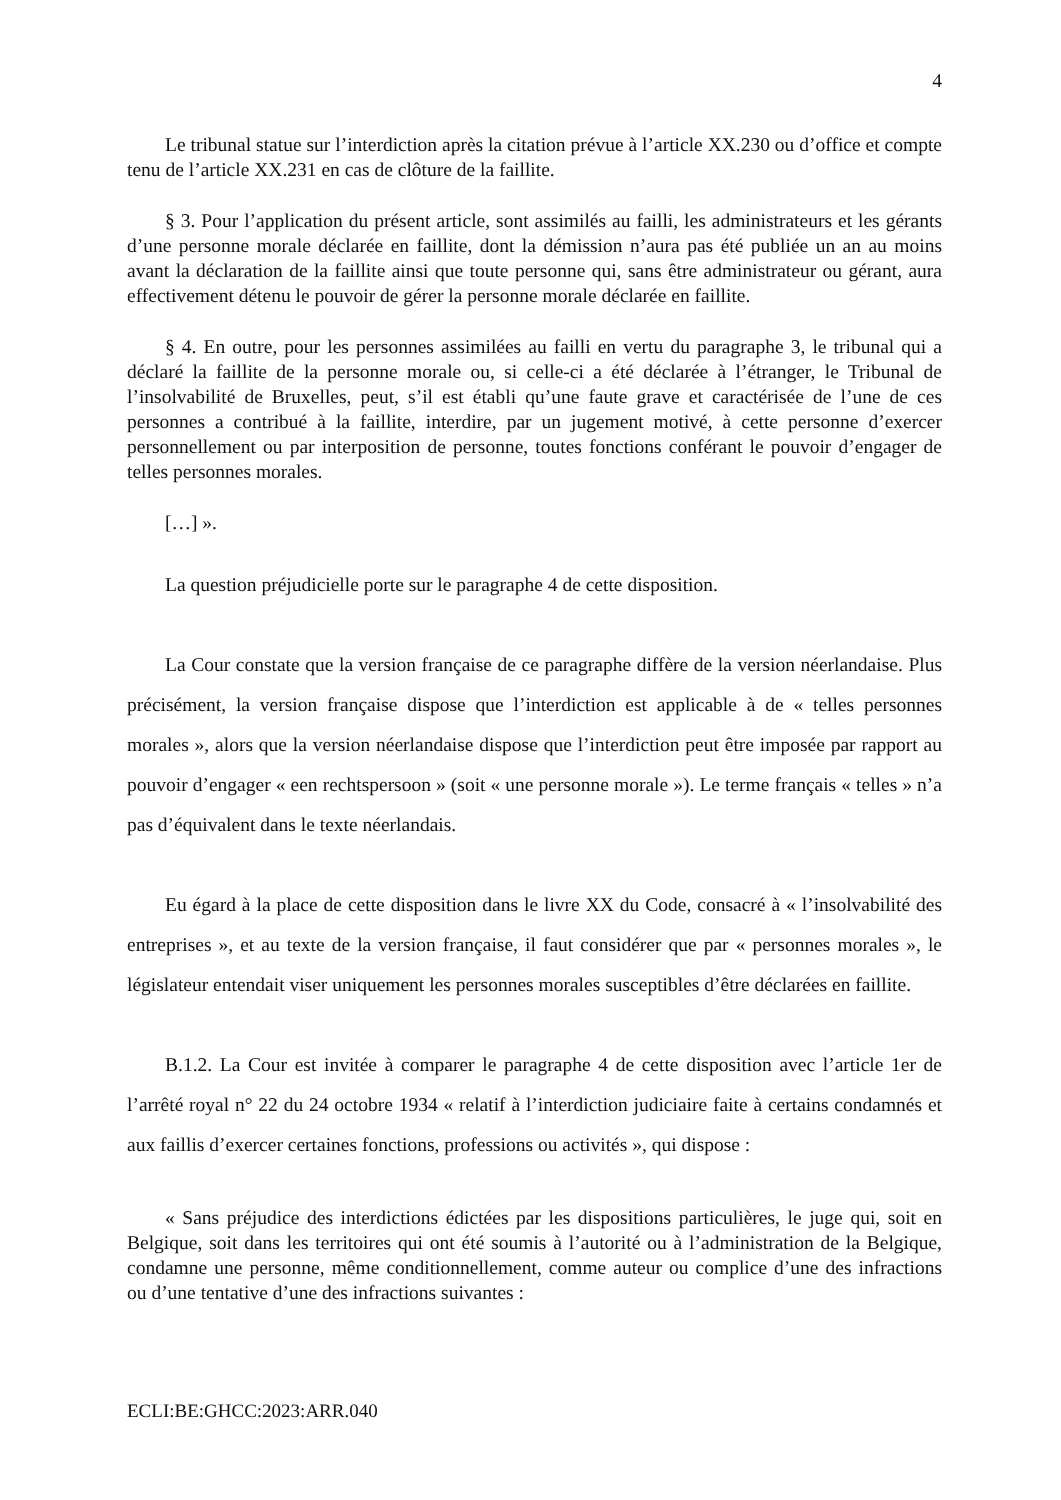4
Le tribunal statue sur l’interdiction après la citation prévue à l’article XX.230 ou d’office et compte tenu de l’article XX.231 en cas de clôture de la faillite.
§ 3. Pour l’application du présent article, sont assimilés au failli, les administrateurs et les gérants d’une personne morale déclarée en faillite, dont la démission n’aura pas été publiée un an au moins avant la déclaration de la faillite ainsi que toute personne qui, sans être administrateur ou gérant, aura effectivement détenu le pouvoir de gérer la personne morale déclarée en faillite.
§ 4. En outre, pour les personnes assimilées au failli en vertu du paragraphe 3, le tribunal qui a déclaré la faillite de la personne morale ou, si celle-ci a été déclarée à l’étranger, le Tribunal de l’insolvabilité de Bruxelles, peut, s’il est établi qu’une faute grave et caractérisée de l’une de ces personnes a contribué à la faillite, interdire, par un jugement motivé, à cette personne d’exercer personnellement ou par interposition de personne, toutes fonctions conférant le pouvoir d’engager de telles personnes morales.
[…] ».
La question préjudicielle porte sur le paragraphe 4 de cette disposition.
La Cour constate que la version française de ce paragraphe diffère de la version néerlandaise. Plus précisément, la version française dispose que l’interdiction est applicable à de « telles personnes morales », alors que la version néerlandaise dispose que l’interdiction peut être imposée par rapport au pouvoir d’engager « een rechtspersoon » (soit « une personne morale »). Le terme français « telles » n’a pas d’équivalent dans le texte néerlandais.
Eu égard à la place de cette disposition dans le livre XX du Code, consacré à « l’insolvabilité des entreprises », et au texte de la version française, il faut considérer que par « personnes morales », le législateur entendait viser uniquement les personnes morales susceptibles d’être déclarées en faillite.
B.1.2. La Cour est invitée à comparer le paragraphe 4 de cette disposition avec l’article 1er de l’arrêté royal n° 22 du 24 octobre 1934 « relatif à l’interdiction judiciaire faite à certains condamnés et aux faillis d’exercer certaines fonctions, professions ou activités », qui dispose :
« Sans préjudice des interdictions édictées par les dispositions particulières, le juge qui, soit en Belgique, soit dans les territoires qui ont été soumis à l’autorité ou à l’administration de la Belgique, condamne une personne, même conditionnellement, comme auteur ou complice d’une des infractions ou d’une tentative d’une des infractions suivantes :
ECLI:BE:GHCC:2023:ARR.040